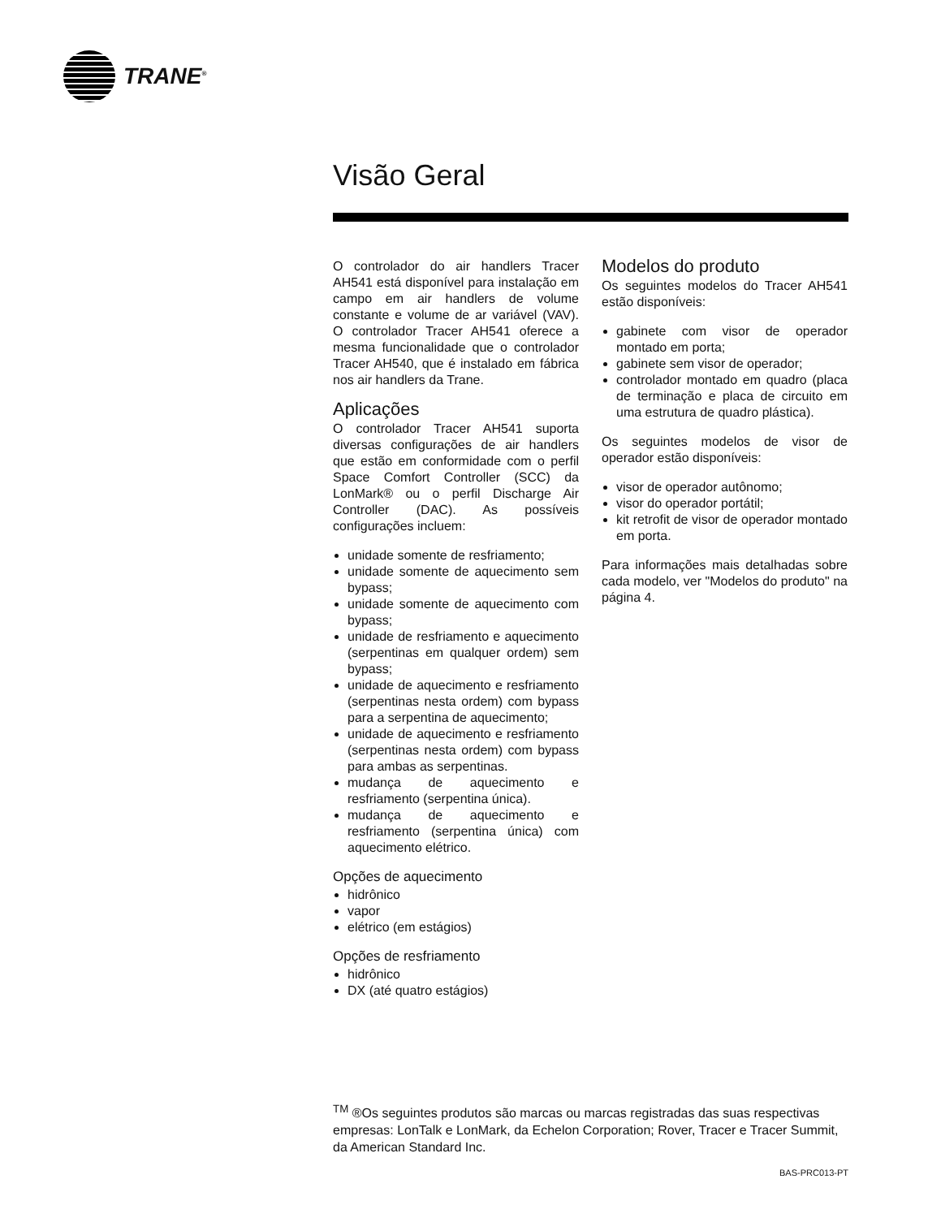TRANE<sup>®</sup>
Visão Geral
O controlador do air handlers Tracer AH541 está disponível para instalação em campo em air handlers de volume constante e volume de ar variável (VAV). O controlador Tracer AH541 oferece a mesma funcionalidade que o controlador Tracer AH540, que é instalado em fábrica nos air handlers da Trane.
Aplicações
O controlador Tracer AH541 suporta diversas configurações de air handlers que estão em conformidade com o perfil Space Comfort Controller (SCC) da LonMark® ou o perfil Discharge Air Controller (DAC). As possíveis configurações incluem:
unidade somente de resfriamento;
unidade somente de aquecimento sem bypass;
unidade somente de aquecimento com bypass;
unidade de resfriamento e aquecimento (serpentinas em qualquer ordem) sem bypass;
unidade de aquecimento e resfriamento (serpentinas nesta ordem) com bypass para a serpentina de aquecimento;
unidade de aquecimento e resfriamento (serpentinas nesta ordem) com bypass para ambas as serpentinas.
mudança de aquecimento e resfriamento (serpentina única).
mudança de aquecimento e resfriamento (serpentina única) com aquecimento elétrico.
Opções de aquecimento
hidrônico
vapor
elétrico (em estágios)
Opções de resfriamento
hidrônico
DX (até quatro estágios)
Modelos do produto
Os seguintes modelos do Tracer AH541 estão disponíveis:
gabinete com visor de operador montado em porta;
gabinete sem visor de operador;
controlador montado em quadro (placa de terminação e placa de circuito em uma estrutura de quadro plástica).
Os seguintes modelos de visor de operador estão disponíveis:
visor de operador autônomo;
visor do operador portátil;
kit retrofit de visor de operador montado em porta.
Para informações mais detalhadas sobre cada modelo, ver "Modelos do produto" na página 4.
<sup>TM</sup> ®Os seguintes produtos são marcas ou marcas registradas das suas respectivas empresas: LonTalk e LonMark, da Echelon Corporation; Rover, Tracer e Tracer Summit, da American Standard Inc.
BAS-PRC013-PT